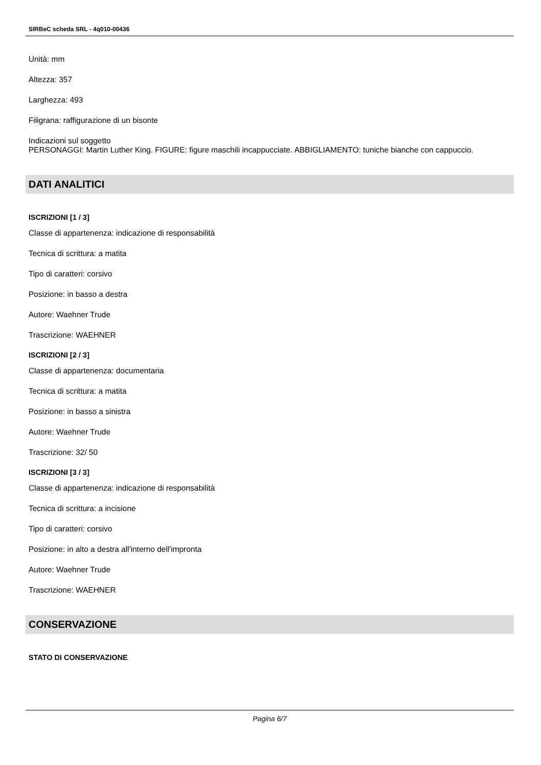SIRBeC scheda SRL - 4q010-00436
Unità: mm
Altezza: 357
Larghezza: 493
Filigrana: raffigurazione di un bisonte
Indicazioni sul soggetto
PERSONAGGI: Martin Luther King. FIGURE: figure maschili incappucciate. ABBIGLIAMENTO: tuniche bianche con cappuccio.
DATI ANALITICI
ISCRIZIONI [1 / 3]
Classe di appartenenza: indicazione di responsabilità
Tecnica di scrittura: a matita
Tipo di caratteri: corsivo
Posizione: in basso a destra
Autore: Waehner Trude
Trascrizione: WAEHNER
ISCRIZIONI [2 / 3]
Classe di appartenenza: documentaria
Tecnica di scrittura: a matita
Posizione: in basso a sinistra
Autore: Waehner Trude
Trascrizione: 32/ 50
ISCRIZIONI [3 / 3]
Classe di appartenenza: indicazione di responsabilità
Tecnica di scrittura: a incisione
Tipo di caratteri: corsivo
Posizione: in alto a destra all'interno dell'impronta
Autore: Waehner Trude
Trascrizione: WAEHNER
CONSERVAZIONE
STATO DI CONSERVAZIONE
Pagina 6/7